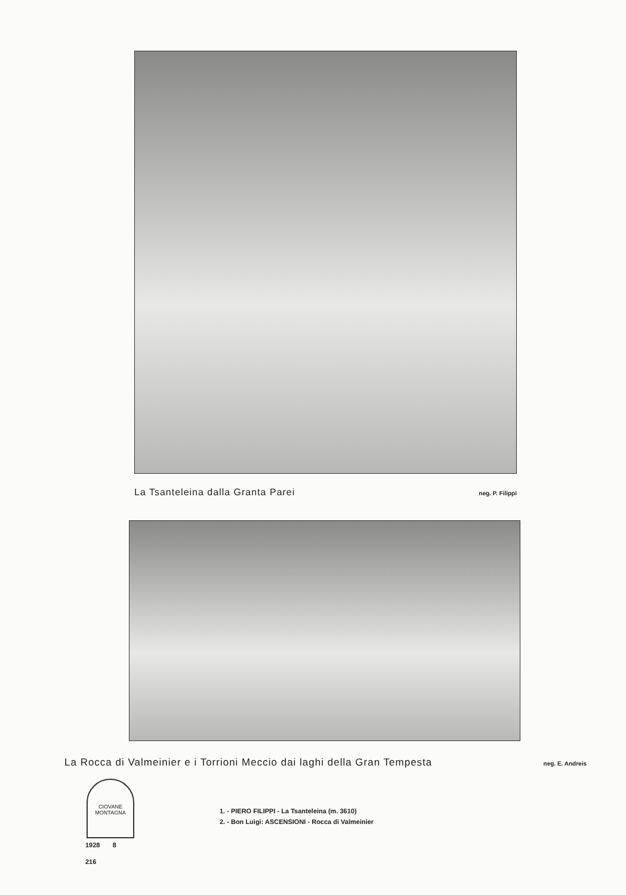La Tsanteleina dalla Granta Parei neg. P. Filippi
La Rocca di Valmeinier e i Torrioni Meccio dai laghi della Gran Tempesta neg. E. Andreis
CIOVANE MONTAGNA
1928 8
216
1. - PIERO FILIPPI - La Tsanteleina (m. 3610)
2. - Bon Luigi: ASCENSIONI - Rocca di Valmeinier